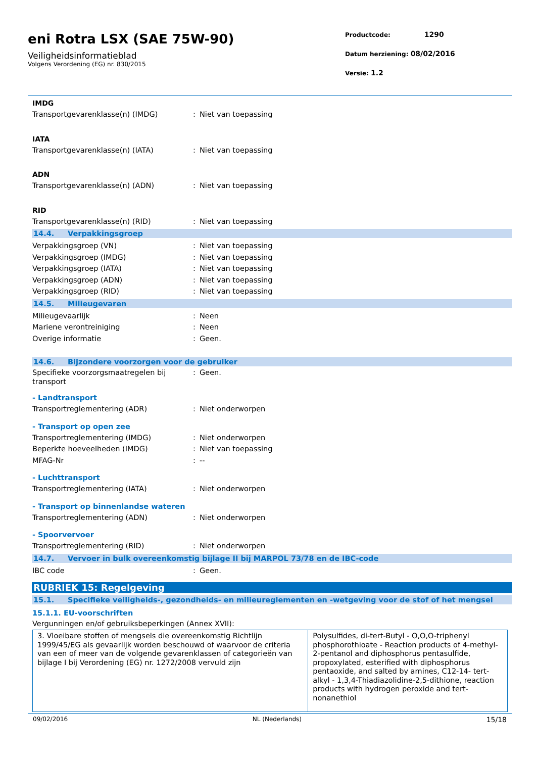eni Rotra LSX (SAE 75W-90)
Veiligheidsinformatieblad
Volgens Verordening (EG) nr. 830/2015
Productcode: 1290
Datum herziening: 08/02/2016
Versie: 1.2
IMDG
Transportgevarenklasse(n) (IMDG) : Niet van toepassing
IATA
Transportgevarenklasse(n) (IATA) : Niet van toepassing
ADN
Transportgevarenklasse(n) (ADN) : Niet van toepassing
RID
Transportgevarenklasse(n) (RID) : Niet van toepassing
14.4. Verpakkingsgroep
Verpakkingsgroep (VN) : Niet van toepassing
Verpakkingsgroep (IMDG) : Niet van toepassing
Verpakkingsgroep (IATA) : Niet van toepassing
Verpakkingsgroep (ADN) : Niet van toepassing
Verpakkingsgroep (RID) : Niet van toepassing
14.5. Milieugevaren
Milieugevaarlijk : Neen
Mariene verontreiniging : Neen
Overige informatie : Geen.
14.6. Bijzondere voorzorgen voor de gebruiker
Specifieke voorzorgsmaatregelen bij transport
: Geen.
- Landtransport
Transportreglementering (ADR) : Niet onderworpen
- Transport op open zee
Transportreglementering (IMDG) : Niet onderworpen
Beperkte hoeveelheden (IMDG) : Niet van toepassing
MFAG-Nr : --
- Luchttransport
Transportreglementering (IATA) : Niet onderworpen
- Transport op binnenlandse wateren
Transportreglementering (ADN) : Niet onderworpen
- Spoorvervoer
Transportreglementering (RID) : Niet onderworpen
14.7. Vervoer in bulk overeenkomstig bijlage II bij MARPOL 73/78 en de IBC-code
IBC code : Geen.
RUBRIEK 15: Regelgeving
15.1. Specifieke veiligheids-, gezondheids- en milieureglementen en -wetgeving voor de stof of het mengsel
15.1.1. EU-voorschriften
Vergunningen en/of gebruiksbeperkingen (Annex XVII):
| 3. Vloeibare stoffen of mengsels die overeenkomstig Richtlijn 1999/45/EG als gevaarlijk worden beschouwd of waarvoor de criteria van een of meer van de volgende gevarenklassen of categorieën van bijlage I bij Verordening (EG) nr. 1272/2008 vervuld zijn | Polysulfides, di-tert-Butyl - O,O,O-triphenyl phosphorothioate - Reaction products of 4-methyl-2-pentanol and diphosphorus pentasulfide, propoxylated, esterified with diphosphorus pentaoxide, and salted by amines, C12-14- tert-alkyl - 1,3,4-Thiadiazolidine-2,5-dithione, reaction products with hydrogen peroxide and tert-nonanethiol |
09/02/2016 NL (Nederlands) 15/18